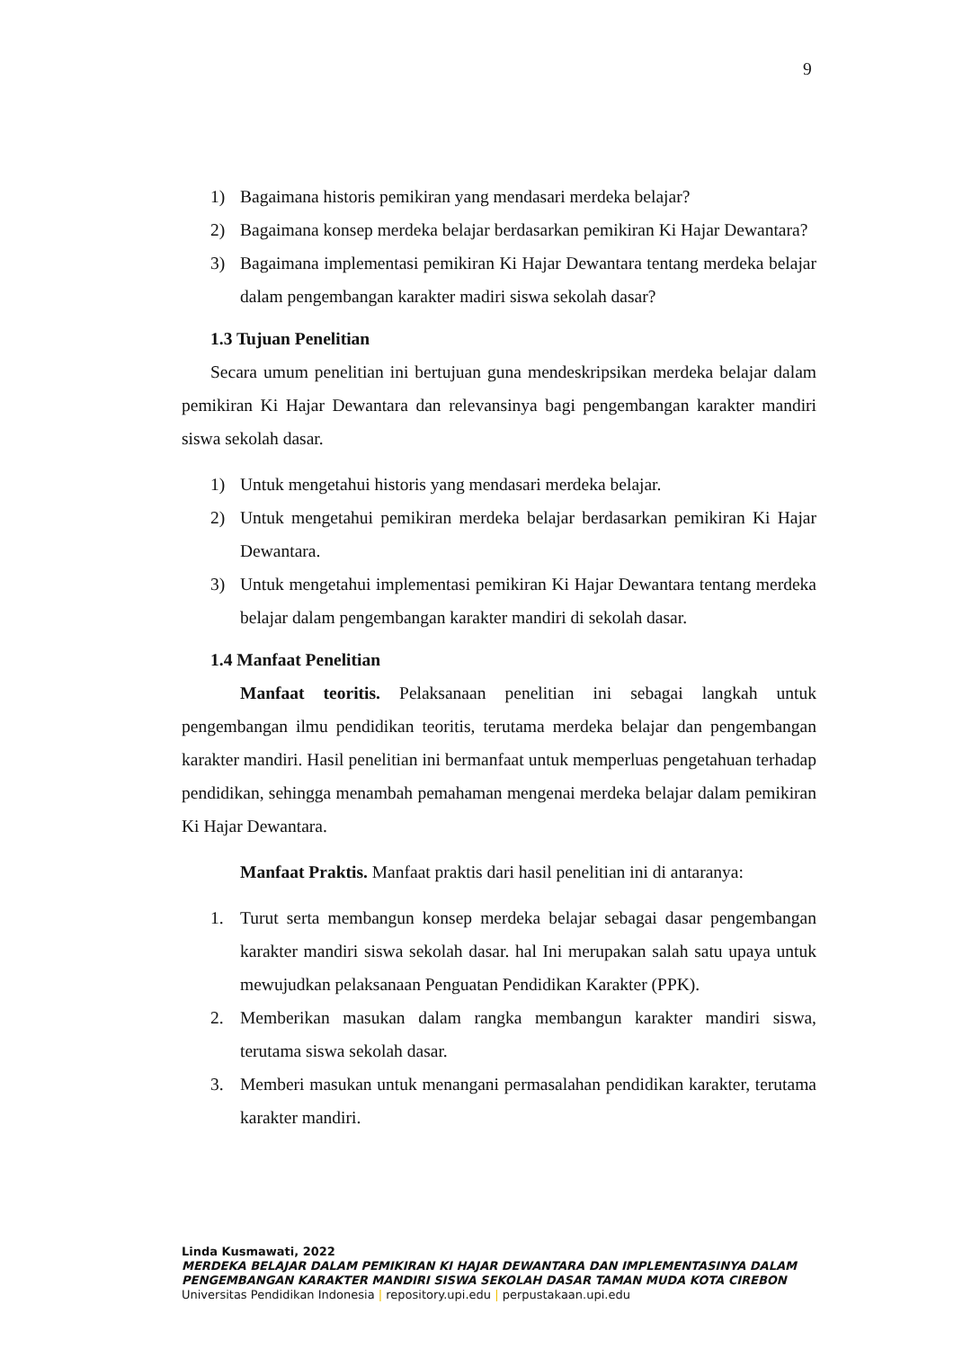9
1) Bagaimana historis pemikiran yang mendasari merdeka belajar?
2) Bagaimana konsep merdeka belajar berdasarkan pemikiran Ki Hajar Dewantara?
3) Bagaimana implementasi pemikiran Ki Hajar Dewantara tentang merdeka belajar dalam pengembangan karakter madiri siswa sekolah dasar?
1.3 Tujuan Penelitian
Secara umum penelitian ini bertujuan guna mendeskripsikan merdeka belajar dalam pemikiran Ki Hajar Dewantara dan relevansinya bagi pengembangan karakter mandiri siswa sekolah dasar.
1) Untuk mengetahui historis yang mendasari merdeka belajar.
2) Untuk mengetahui pemikiran merdeka belajar berdasarkan pemikiran Ki Hajar Dewantara.
3) Untuk mengetahui implementasi pemikiran Ki Hajar Dewantara tentang merdeka belajar dalam pengembangan karakter mandiri di sekolah dasar.
1.4 Manfaat Penelitian
Manfaat teoritis. Pelaksanaan penelitian ini sebagai langkah untuk pengembangan ilmu pendidikan teoritis, terutama merdeka belajar dan pengembangan karakter mandiri. Hasil penelitian ini bermanfaat untuk memperluas pengetahuan terhadap pendidikan, sehingga menambah pemahaman mengenai merdeka belajar dalam pemikiran Ki Hajar Dewantara.
Manfaat Praktis. Manfaat praktis dari hasil penelitian ini di antaranya:
1. Turut serta membangun konsep merdeka belajar sebagai dasar pengembangan karakter mandiri siswa sekolah dasar. hal Ini merupakan salah satu upaya untuk mewujudkan pelaksanaan Penguatan Pendidikan Karakter (PPK).
2. Memberikan masukan dalam rangka membangun karakter mandiri siswa, terutama siswa sekolah dasar.
3. Memberi masukan untuk menangani permasalahan pendidikan karakter, terutama karakter mandiri.
Linda Kusmawati, 2022
MERDEKA BELAJAR DALAM PEMIKIRAN KI HAJAR DEWANTARA DAN IMPLEMENTASINYA DALAM PENGEMBANGAN KARAKTER MANDIRI SISWA SEKOLAH DASAR TAMAN MUDA KOTA CIREBON
Universitas Pendidikan Indonesia | repository.upi.edu | perpustakaan.upi.edu